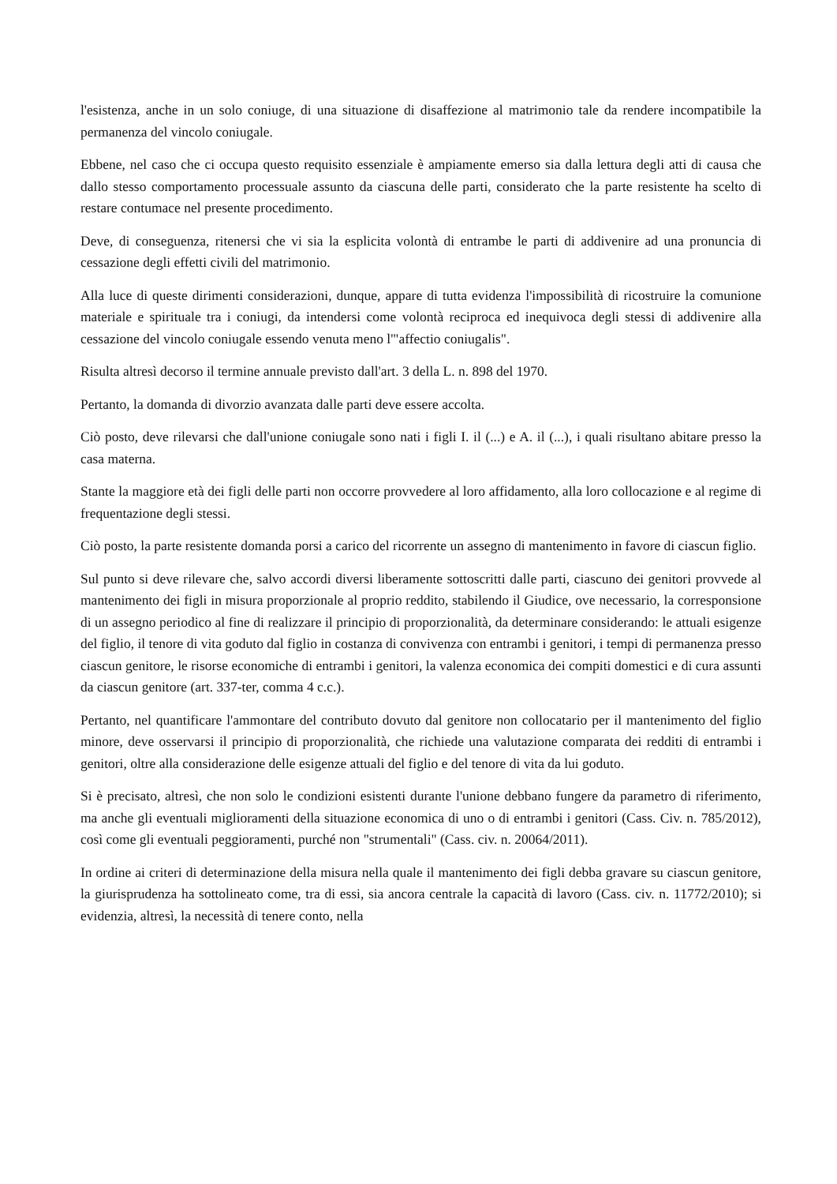l'esistenza, anche in un solo coniuge, di una situazione di disaffezione al matrimonio tale da rendere incompatibile la permanenza del vincolo coniugale.
Ebbene, nel caso che ci occupa questo requisito essenziale è ampiamente emerso sia dalla lettura degli atti di causa che dallo stesso comportamento processuale assunto da ciascuna delle parti, considerato che la parte resistente ha scelto di restare contumace nel presente procedimento.
Deve, di conseguenza, ritenersi che vi sia la esplicita volontà di entrambe le parti di addivenire ad una pronuncia di cessazione degli effetti civili del matrimonio.
Alla luce di queste dirimenti considerazioni, dunque, appare di tutta evidenza l'impossibilità di ricostruire la comunione materiale e spirituale tra i coniugi, da intendersi come volontà reciproca ed inequivoca degli stessi di addivenire alla cessazione del vincolo coniugale essendo venuta meno l'"affectio coniugalis".
Risulta altresì decorso il termine annuale previsto dall'art. 3 della L. n. 898 del 1970.
Pertanto, la domanda di divorzio avanzata dalle parti deve essere accolta.
Ciò posto, deve rilevarsi che dall'unione coniugale sono nati i figli I. il (...) e A. il (...), i quali risultano abitare presso la casa materna.
Stante la maggiore età dei figli delle parti non occorre provvedere al loro affidamento, alla loro collocazione e al regime di frequentazione degli stessi.
Ciò posto, la parte resistente domanda porsi a carico del ricorrente un assegno di mantenimento in favore di ciascun figlio.
Sul punto si deve rilevare che, salvo accordi diversi liberamente sottoscritti dalle parti, ciascuno dei genitori provvede al mantenimento dei figli in misura proporzionale al proprio reddito, stabilendo il Giudice, ove necessario, la corresponsione di un assegno periodico al fine di realizzare il principio di proporzionalità, da determinare considerando: le attuali esigenze del figlio, il tenore di vita goduto dal figlio in costanza di convivenza con entrambi i genitori, i tempi di permanenza presso ciascun genitore, le risorse economiche di entrambi i genitori, la valenza economica dei compiti domestici e di cura assunti da ciascun genitore (art. 337-ter, comma 4 c.c.).
Pertanto, nel quantificare l'ammontare del contributo dovuto dal genitore non collocatario per il mantenimento del figlio minore, deve osservarsi il principio di proporzionalità, che richiede una valutazione comparata dei redditi di entrambi i genitori, oltre alla considerazione delle esigenze attuali del figlio e del tenore di vita da lui goduto.
Si è precisato, altresì, che non solo le condizioni esistenti durante l'unione debbano fungere da parametro di riferimento, ma anche gli eventuali miglioramenti della situazione economica di uno o di entrambi i genitori (Cass. Civ. n. 785/2012), così come gli eventuali peggioramenti, purché non "strumentali" (Cass. civ. n. 20064/2011).
In ordine ai criteri di determinazione della misura nella quale il mantenimento dei figli debba gravare su ciascun genitore, la giurisprudenza ha sottolineato come, tra di essi, sia ancora centrale la capacità di lavoro (Cass. civ. n. 11772/2010); si evidenzia, altresì, la necessità di tenere conto, nella